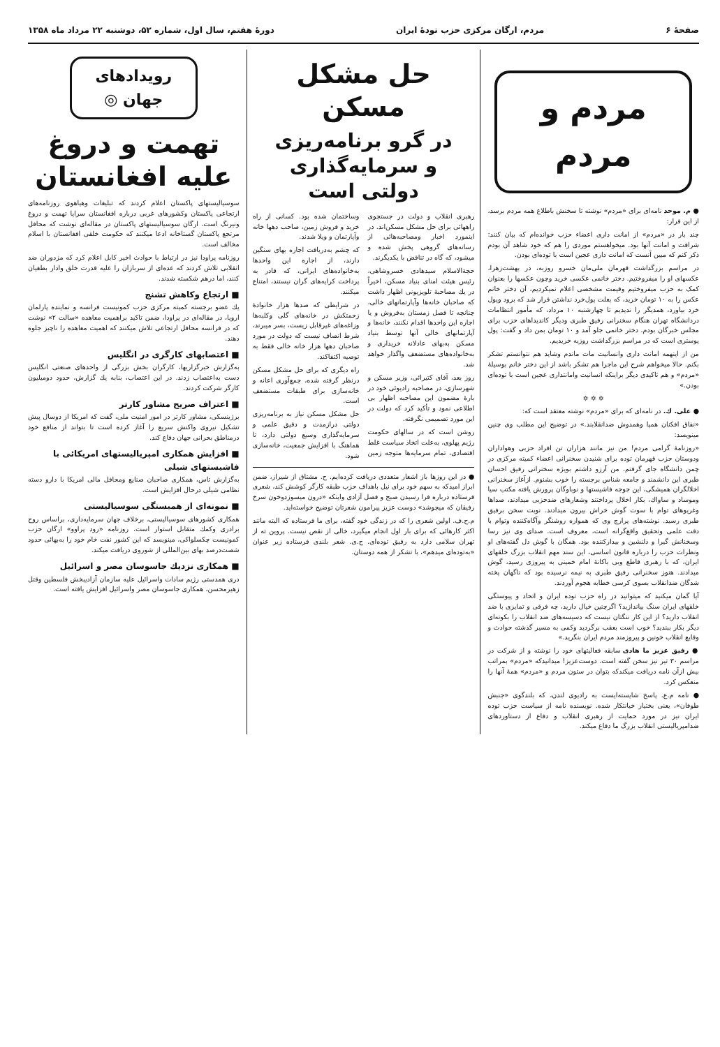صفحهٔ ۶ مردم، ارگان مرکزی حزب تودهٔ ایران دورهٔ هفتم، سال اول، شماره ۵۲، دوشنبه ۲۲ مرداد ماه ۱۳۵۸
مردم و مردم
● م. موحد نامه‌ای برای «مردم» نوشته تا سخنش باطلاع همه مردم برسد، از این قرار:
چند بار در «مردم» از امانت داری اعضاء حزب خوانده‌ام که بیان کنند: شرافت و امانت آنها بود. میخواهستم موردی را هم که خود شاهد آن بودم ذکر کنم که مبین آنست که امانت داری عجین است با توده‌ای بودن.
در مراسم بزرگداشت قهرمان ملی‌مان خسرو روزبه، در بهشت‌زهرا، عکسهای او را میفروختیم. دختر خانمی عکسی خرید وچون عکسها را بعنوان کمک به حزب میفروختیم وقیمت مشخصی اعلام نمیکردیم، آن دختر خانم عکس را به ۱۰ تومان خرید، که بعلت پول‌خرد نداشتن قرار شد که برود وپول خرد بیاورد، همدیگر را ندیدیم تا چهارشنبه ۱۰ مرداد، که مأمور انتظامات دردانشگاه تهران هنگام سخنرانی رفیق طبری ودیگر کاندیداهای حزب برای مجلس خبرگان بودم. دختر خانمی جلو آمد و ۱۰ تومان بمن داد و گفت: پول پوستری است که در مراسم بزرگداشت روزبه خریدیم.
من از اینهمه امانت داری وانسانیت مات ماندم وشاید هم نتوانستم تشکر بکنم. حالا میخواهم شرح این ماجرا هم تشکر باشد از این دختر خانم بوسیلهٔ «مردم» و هم تاکیدی دیگر براینکه انسانیت وامانتداری عجین است با توده‌ای بودن.»
✡ ✡ ✡
● علی. ك. در نامه‌ای که برای «مردم» نوشته معتقد است که:
«نفاق افکنان همپا وهمدوش ضدانقلابند.» در توضیح این مطلب وی چنین مینویسد:
«روزنامهٔ گرامی مردم! من نیز مانند هزاران تن افراد حزبی وهواداران ودوستان حزب قهرمان توده برای شنیدن سخنرانی اعضاء کمیته مرکزی در چمن دانشگاه جای گرفتم. من آرزو داشتم بویژه سخنرانی رفیق احسان طبری این دانشمند و جامعه شناس برجسته را خوب بشنوم. ازآغاز سخنرانی اخلالگران همیشگی، این جوجه فاشیستها و نوباوگان پرورش یافته مکتب سیا وموساد و ساواك، بکار اخلال پرداختند وشعارهای ضدحزبی میدادند، صداها وغریوهای توام با سوت گوش خراش بیرون میدادند. نوبت سخن برفیق طبری رسید. نوشته‌های پرارج وی که همواره روشنگر وآگاه‌کننده وتوام با دقت علمی وتحقیق واقع‌گرانه است، معروف است. صدای وی نیز رسا وسخنانش گیرا و دلنشین و بیدارکننده بود. همگان با گوش دل گفته‌های او ونظرات حزب را درباره قانون اساسی، این سند مهم انقلاب بزرگ خلقهای ایران، که با رهبری قاطع وبی باکانهٔ امام خمینی به پیروزی رسید، گوش میدادند. هنوز سخنرانی رفیق طبری به نیمه نرسیده بود که ناگهان پخته شدگان ضدانقلاب بسوی کرسی خطابه هجوم آوردند.
آیا گمان میکنید که میتوانید در راه حزب توده ایران و اتحاد و پیوستگی خلقهای ایران سنگ بیاندازید؟ اگرچنین خیال دارید، چه فرقی و تمایزی با ضد انقلاب دارید؟ از این کار ننگتان نیست که دسیسه‌های ضد انقلاب را بکونه‌ای دیگر بکار ببندید؟ خوب است بعقب برگردید وکمی به مسیر گذشته حوادث و وقایع انقلاب خونین و پیروزمند مردم ایران بنگرید.»
● رفیق عزیز ما هادی سابقه فعالیتهای خود را نوشته و از شرکت در مراسم ۳۰ تیر نیز سخن گفته است. دوست‌عزیز! میدانیدکه «مردم» بمراتب بیش ازآن نامه دریافت میکندکه بتوان در ستون مردم و «مردم» همهٔ آنها را منعکس کرد.
● نامه م.ع. پاسخ شایسته‌ایست به رادیوی لندن، که بلندگوی «جنبش طوفان»، یعنی بختیار خیانتکار شده. نویسنده نامه از سیاست حزب توده ایران نیز در مورد حمایت از رهبری انقلاب و دفاع از دستاوردهای ضدامپریالیستی انقلاب بزرگ ما دفاع میکند.
حل مشکل مسکن
در گرو برنامه‌ریزی
و سرمایه‌گذاری
دولتی است
رهبری انقلاب و دولت در جستجوی راههائی برای حل مشکل مسکن‌اند. در اینمورد اخبار ومصاحبه‌هائی از رسانه‌های گروهی پخش شده و میشود، که گاه در تناقض با یکدیگرند.
حجة‌الاسلام سیدهادی خسروشاهی، رئیس هیئت امنای بنیاد مسکن، اخیراً در یك مصاحبهٔ تلویزیونی اظهار داشت که صاحبان خانه‌ها وآپارتمانهای خالی، چنانچه تا فصل زمستان به‌فروش و یا اجاره این واحدها اقدام نکنند، خانه‌ها و آپارتمانهای خالی آنها توسط بنیاد مسکن به‌بهای عادلانه خریداری و به‌خانواده‌های مستضعف واگذار خواهد شد.
روز بعد، آقای کتیرائی، وزیر مسکن و شهرسازی، در مصاحبه رادیوئی خود در بارهٔ مضمون این مصاحبه اظهار بی اطلاعی نمود و تأکید کرد که دولت در این مورد تصمیمی نگرفته.
روشن است که در سالهای حکومت رژیم پهلوی، به‌علت اتخاذ سیاست غلط اقتصادی، تمام سرمایه‌ها متوجه زمین وساختمان شده بود. کسانی از راه خرید و فروش زمین، صاحب دهها خانه وآپارتمان و ویلا شدند.
که چشم به‌دریافت اجاره بهای سنگین دارند، از اجاره این واحدها به‌خانواده‌های ایرانی، که قادر به پرداخت کرایه‌های گران نیستند، امتناع میکنند.
در شرایطی که صدها هزار خانوادهٔ زحمتکش در خانه‌های گلی وکلبه‌ها وزاغه‌های غیرقابل زیست، بسر میبرند، شرط انصاف نیست که دولت در مورد صاحبان دهها هزار خانه خالی فقط به توصیه اکتفاکند.
راه دیگری که برای حل مشکل مسکن درنظر گرفته شده، جمع‌آوری اعانه و خانه‌سازی برای طبقات مستضعف است.
حل مشکل مسکن نیاز به برنامه‌ریزی دولتی درازمدت و دقیق علمی و سرمایه‌گذاری وسیع دولتی دارد، تا هماهنگ با افزایش جمعیت، خانه‌سازی شود.
● در این روزها باز اشعار متعددی دریافت کرده‌ایم. ح. مشتاق از شیراز، ضمن ابراز امیدکه به سهم خود برای نیل باهداف حزب طبقه کارگر کوشش کند، شعری فرستاده درباره فرا رسیدن صبح و فصل آزادی واینکه «درون میسوزدوخون سرخ رفیقان که میجوشد» دوست عزیز پیرامون شعرتان توضیح خواسته‌اید.
م.ح.ف. اولین شعری را که در زندگی خود گفته، برای ما فرستاده که البته مانند اکثر کارهائی که برای بار اول انجام میگیرد، خالی از نقص نیست. پروین ته از تهران سلامی دارد به رفیق توده‌ای. ح.ی. شعر بلندی فرستاده زیر عنوان «به‌توده‌ای میدهم»، با تشکر از همه دوستان.
رویدادهای جهان ◎
تهمت و دروغ علیه افغانستان
سوسیالیستهای پاکستان اعلام کردند که تبلیغات وهیاهوی روزنامه‌های ارتجاعی پاکستان وکشورهای غربی درباره افغانستان سراپا تهمت و دروغ ونیرنگ است. ارگان سوسیالیستهای پاکستان در مقاله‌ای نوشت که محافل مرتجع پاکستان گستاخانه ادعا میکنند که حکومت خلقی افغانستان با اسلام مخالف است.
روزنامه پراودا نیز در ارتباط با حوادث اخیر کابل اعلام کرد که مزدوران ضد انقلابی تلاش کردند که عده‌ای از سربازان را علیه قدرت خلق وادار بطغیان کنند، اما درهم شکسته شدند.
■ ارتجاع وکاهش تشنج
یك عضو برجسته کمیته مرکزی حزب کمونیست فرانسه و نماینده پارلمان اروپا، در مقاله‌ای در پراودا، ضمن تاکید براهمیت معاهده «سالت ۲» نوشت که در فرانسه محافل ارتجاعی تلاش میکنند که اهمیت معاهده را ناچیز جلوه دهند.
■ اعتصابهای کارگری در انگلیس
به‌گزارش خبرگزاریها، کارگران بخش بزرگی از واحدهای صنعتی انگلیس دست به‌اعتصاب زدند. در این اعتصاب، بنابه یك گزارش، حدود دومیلیون کارگر شرکت کردند.
■ اعتراف صریح مشاور کارتر
برژینسکی، مشاور کارتر در امور امنیت ملی، گفت که امریکا از دوسال پیش تشکیل نیروی واکنش سریع را آغاز کرده است تا بتواند از منافع خود درمناطق بحرانی جهان دفاع کند.
■ افزایش همکاری امپریالیستهای امریکائی با فاشیستهای شیلی
به‌گزارش تاس، همکاری صاحبان صنایع ومحافل مالی امریکا با دارو دسته نظامی شیلی درحال افزایش است.
■ نمونه‌ای از همبستگی سوسیالیستی
همکاری کشورهای سوسیالیستی، برخلاف جهان سرمایه‌داری، براساس روح برادری وکمك متقابل استوار است. روزنامه «رود پراوو» ارگان حزب کمونیست چکسلواکی، مینویسد که این کشور نفت خام خود را به‌بهائی حدود شصت‌درصد بهای بین‌المللی از شوروی دریافت میکند.
■ همکاری نزدیك جاسوسان مصر و اسرائیل
دری همدستی رژیم سادات واسرائیل علیه سازمان آزادیبخش فلسطین وقتل زهیرمحسن، همکاری جاسوسان مصر واسرائیل افزایش یافته است.